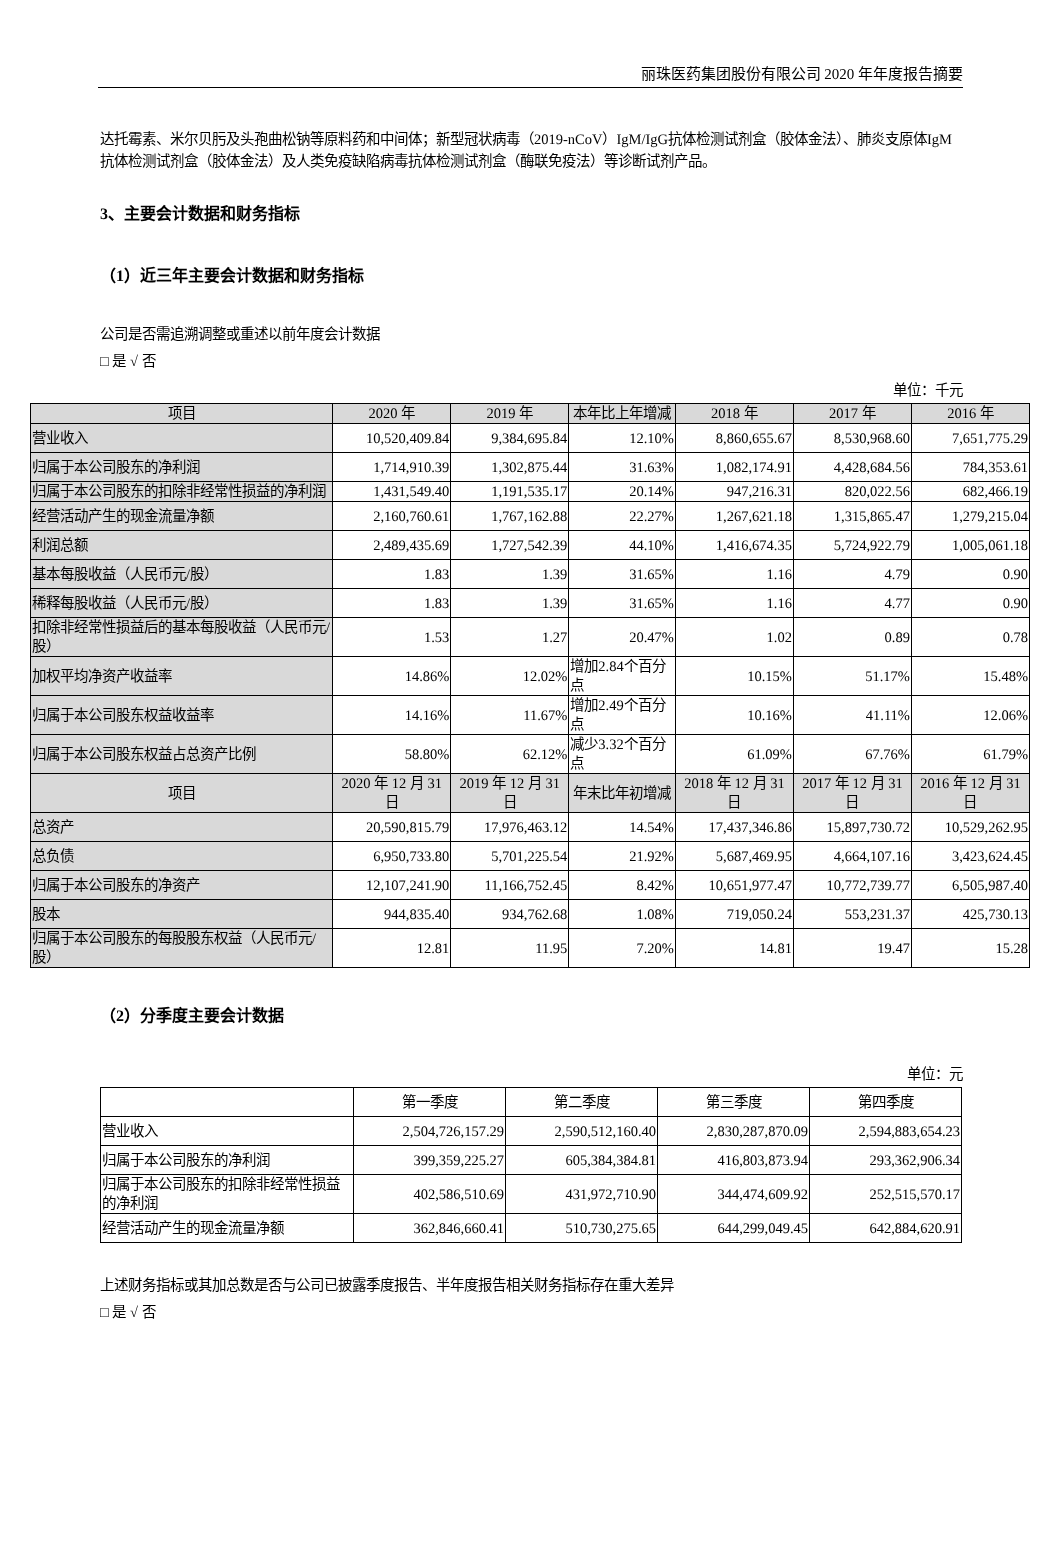丽珠医药集团股份有限公司 2020 年年度报告摘要
达托霉素、米尔贝肟及头孢曲松钠等原料药和中间体；新型冠状病毒（2019-nCoV）IgM/IgG抗体检测试剂盒（胶体金法）、肺炎支原体IgM抗体检测试剂盒（胶体金法）及人类免疫缺陷病毒抗体检测试剂盒（酶联免疫法）等诊断试剂产品。
3、主要会计数据和财务指标
（1）近三年主要会计数据和财务指标
公司是否需追溯调整或重述以前年度会计数据
□ 是 √ 否
单位：千元
| 项目 | 2020 年 | 2019 年 | 本年比上年增减 | 2018 年 | 2017 年 | 2016 年 |
| --- | --- | --- | --- | --- | --- | --- |
| 营业收入 | 10,520,409.84 | 9,384,695.84 | 12.10% | 8,860,655.67 | 8,530,968.60 | 7,651,775.29 |
| 归属于本公司股东的净利润 | 1,714,910.39 | 1,302,875.44 | 31.63% | 1,082,174.91 | 4,428,684.56 | 784,353.61 |
| 归属于本公司股东的扣除非经常性损益的净利润 | 1,431,549.40 | 1,191,535.17 | 20.14% | 947,216.31 | 820,022.56 | 682,466.19 |
| 经营活动产生的现金流量净额 | 2,160,760.61 | 1,767,162.88 | 22.27% | 1,267,621.18 | 1,315,865.47 | 1,279,215.04 |
| 利润总额 | 2,489,435.69 | 1,727,542.39 | 44.10% | 1,416,674.35 | 5,724,922.79 | 1,005,061.18 |
| 基本每股收益（人民币元/股） | 1.83 | 1.39 | 31.65% | 1.16 | 4.79 | 0.90 |
| 稀释每股收益（人民币元/股） | 1.83 | 1.39 | 31.65% | 1.16 | 4.77 | 0.90 |
| 扣除非经常性损益后的基本每股收益（人民币元/股） | 1.53 | 1.27 | 20.47% | 1.02 | 0.89 | 0.78 |
| 加权平均净资产收益率 | 14.86% | 12.02% | 增加2.84个百分点 | 10.15% | 51.17% | 15.48% |
| 归属于本公司股东权益收益率 | 14.16% | 11.67% | 增加2.49个百分点 | 10.16% | 41.11% | 12.06% |
| 归属于本公司股东权益占总资产比例 | 58.80% | 62.12% | 减少3.32个百分点 | 61.09% | 67.76% | 61.79% |
| 项目 | 2020 年 12 月 31 日 | 2019 年 12 月 31 日 | 年末比年初增减 | 2018 年 12 月 31 日 | 2017 年 12 月 31 日 | 2016 年 12 月 31 日 |
| 总资产 | 20,590,815.79 | 17,976,463.12 | 14.54% | 17,437,346.86 | 15,897,730.72 | 10,529,262.95 |
| 总负债 | 6,950,733.80 | 5,701,225.54 | 21.92% | 5,687,469.95 | 4,664,107.16 | 3,423,624.45 |
| 归属于本公司股东的净资产 | 12,107,241.90 | 11,166,752.45 | 8.42% | 10,651,977.47 | 10,772,739.77 | 6,505,987.40 |
| 股本 | 944,835.40 | 934,762.68 | 1.08% | 719,050.24 | 553,231.37 | 425,730.13 |
| 归属于本公司股东的每股股东权益（人民币元/股） | 12.81 | 11.95 | 7.20% | 14.81 | 19.47 | 15.28 |
（2）分季度主要会计数据
单位：元
| | 第一季度 | 第二季度 | 第三季度 | 第四季度 |
| 营业收入 | 2,504,726,157.29 | 2,590,512,160.40 | 2,830,287,870.09 | 2,594,883,654.23 |
| 归属于本公司股东的净利润 | 399,359,225.27 | 605,384,384.81 | 416,803,873.94 | 293,362,906.34 |
| 归属于本公司股东的扣除非经常性损益的净利润 | 402,586,510.69 | 431,972,710.90 | 344,474,609.92 | 252,515,570.17 |
| 经营活动产生的现金流量净额 | 362,846,660.41 | 510,730,275.65 | 644,299,049.45 | 642,884,620.91 |
上述财务指标或其加总数是否与公司已披露季度报告、半年度报告相关财务指标存在重大差异
□ 是 √ 否